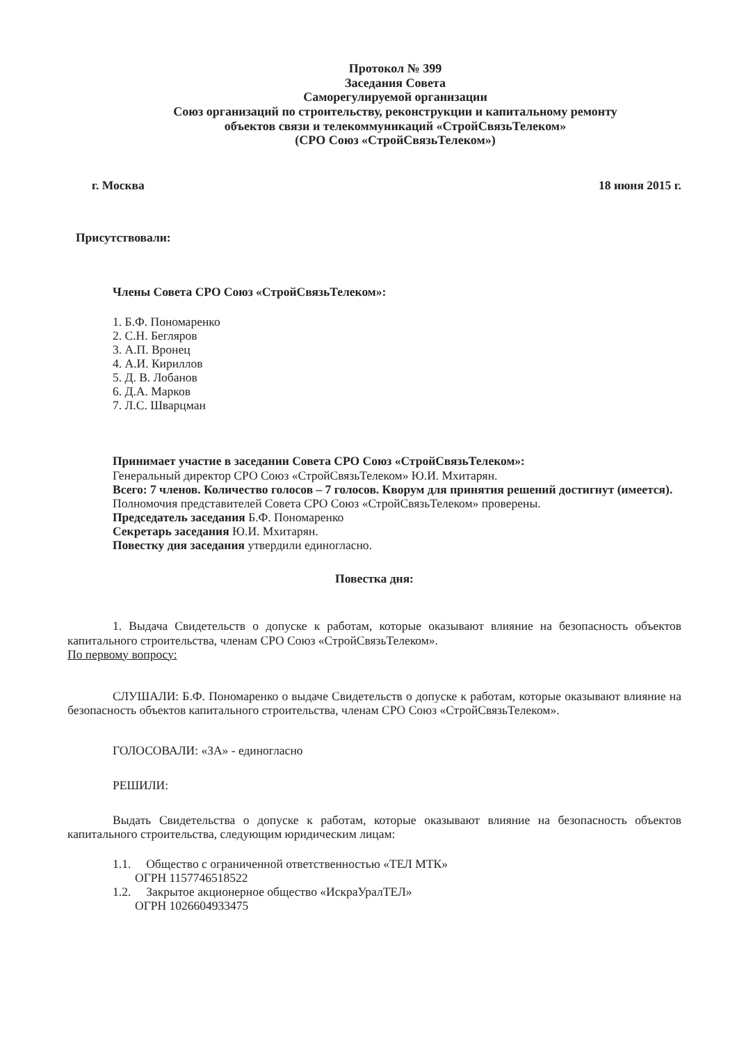Протокол № 399
Заседания Совета
Саморегулируемой организации
Союз организаций по строительству, реконструкции и капитальному ремонту
объектов связи и телекоммуникаций «СтройСвязьТелеком»
(СРО Союз «СтройСвязьТелеком»)
г. Москва 18 июня 2015 г.
Присутствовали:
Члены Совета СРО Союз «СтройСвязьТелеком»:
1. Б.Ф. Пономаренко
2. С.Н. Бегляров
3. А.П. Вронец
4. А.И. Кириллов
5. Д. В. Лобанов
6. Д.А. Марков
7. Л.С. Шварцман
Принимает участие в заседании Совета СРО Союз «СтройСвязьТелеком»:
Генеральный директор СРО Союз «СтройСвязьТелеком» Ю.И. Мхитарян.
Всего: 7 членов. Количество голосов – 7 голосов. Кворум для принятия решений достигнут (имеется).
Полномочия представителей Совета СРО Союз «СтройСвязьТелеком» проверены.
Председатель заседания Б.Ф. Пономаренко
Секретарь заседания Ю.И. Мхитарян.
Повестку дня заседания утвердили единогласно.
Повестка дня:
1. Выдача Свидетельств о допуске к работам, которые оказывают влияние на безопасность объектов капитального строительства, членам СРО Союз «СтройСвязьТелеком».
По первому вопросу:
СЛУШАЛИ: Б.Ф. Пономаренко о выдаче Свидетельств о допуске к работам, которые оказывают влияние на безопасность объектов капитального строительства, членам СРО Союз «СтройСвязьТелеком».
ГОЛОСОВАЛИ: «ЗА» - единогласно
РЕШИЛИ:
Выдать Свидетельства о допуске к работам, которые оказывают влияние на безопасность объектов капитального строительства, следующим юридическим лицам:
1.1. Общество с ограниченной ответственностью «ТЕЛ МТК»
ОГРН 1157746518522
1.2. Закрытое акционерное общество «ИскраУралТЕЛ»
ОГРН 1026604933475